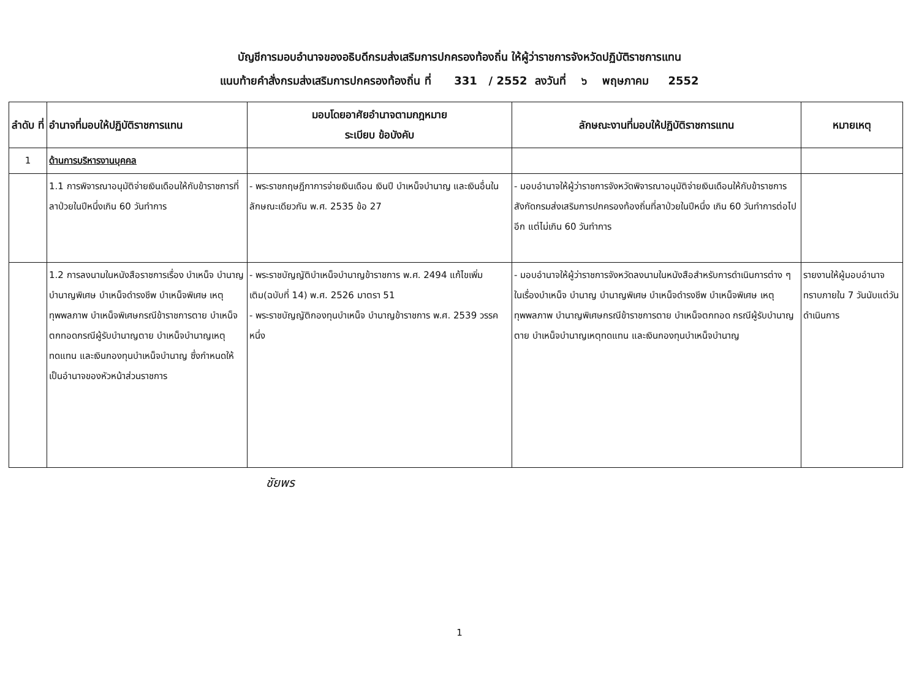บัญชีการมอบอำนาจของอธิบดีกรมส่งเสริมการปกครองท้องถิ่น ให้ผู้ว่าราชการจังหวัดปฏิบัติราชการแทน
แนบท้ายคำสั่งกรมส่งเสริมการปกครองท้องถิ่น ที่ 331 / 2552 ลงวันที่ ๖ พฤษภาคม 2552
| ลำดับ ที่ | อำนาจที่มอบให้ปฏิบัติราชการแทน | มอบโดยอาศัยอำนาจตามกฎหมาย ระเบียบ ข้อบังคับ | ลักษณะงานที่มอบให้ปฏิบัติราชการแทน | หมายเหตุ |
| --- | --- | --- | --- | --- |
| 1 | ด้านการบริหารงานบุคคล | | | |
| | 1.1 การพิจารณาอนุมัติจ่ายเงินเดือนให้กับข้าราชการที่ลาป่วยในปีหนึ่งเกิน 60 วันทำการ | - พระราชกฤษฎีกาการจ่ายเงินเดือน เงินปี บำเหน็จบำนาญ และเงินอื่นในลักษณะเดียวกัน พ.ศ. 2535 ข้อ 27 | - มอบอำนาจให้ผู้ว่าราชการจังหวัดพิจารณาอนุมัติจ่ายเงินเดือนให้กับข้าราชการสังกัดกรมส่งเสริมการปกครองท้องถิ่นที่ลาป่วยในปีหนึ่ง เกิน 60 วันทำการต่อไปอีก แต่ไม่เกิน 60 วันทำการ | |
| | 1.2 การลงนามในหนังสือราชการเรื่อง บำเหน็จ บำนาญ บำนาญพิเศษ บำเหน็จดำรงชีพ บำเหน็จพิเศษ เหตุทุพพลภาพ บำเหน็จพิเศษกรณีข้าราชการตาย บำเหน็จตกทอดกรณีผู้รับบำนาญตาย บำเหน็จบำนาญเหตุทดแทน และเงินกองทุนบำเหน็จบำนาญ ซึ่งกำหนดให้เป็นอำนาจของหัวหน้าส่วนราชการ | - พระราชบัญญัติบำเหน็จบำนาญข้าราชการ พ.ศ. 2494 แก้ไขเพิ่มเติม(ฉบับที่ 14) พ.ศ. 2526 มาตรา 51 - พระราชบัญญัติกองทุนบำเหน็จ บำนาญข้าราชการ พ.ศ. 2539 วรรคหนึ่ง | - มอบอำนาจให้ผู้ว่าราชการจังหวัดลงนามในหนังสือสำหรับการดำเนินการต่าง ๆ ในเรื่องบำเหน็จ บำนาญ บำนาญพิเศษ บำเหน็จดำรงชีพ บำเหน็จพิเศษ เหตุทุพพลภาพ บำนาญพิเศษกรณีข้าราชการตาย บำเหน็จตกทอด กรณีผู้รับบำนาญตาย บำเหน็จบำนาญเหตุทดแทน และเงินกองทุนบำเหน็จบำนาญ | รายงานให้ผู้มอบอำนาจทราบภายใน 7 วันนับแต่วันดำเนินการ |
ชัยพร
1